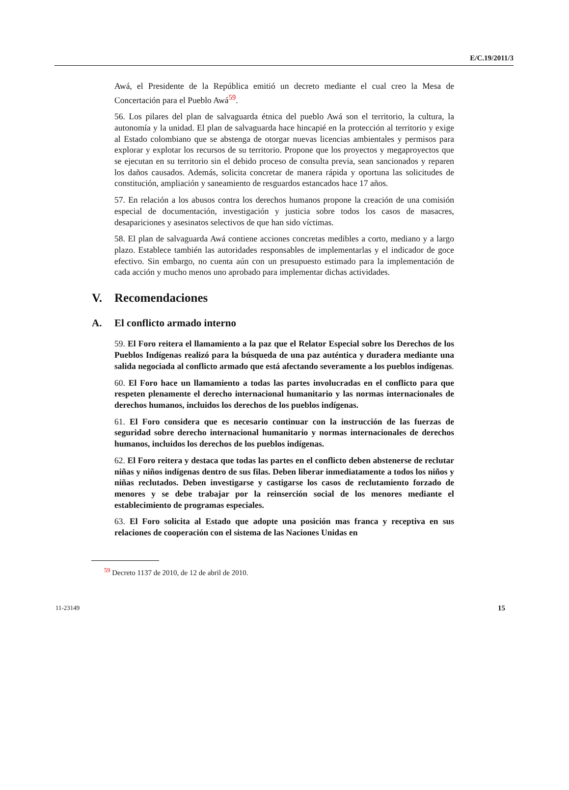E/C.19/2011/3
Awá, el Presidente de la República emitió un decreto mediante el cual creo la Mesa de Concertación para el Pueblo Awá<sup>59</sup>.
56. Los pilares del plan de salvaguarda étnica del pueblo Awá son el territorio, la cultura, la autonomía y la unidad. El plan de salvaguarda hace hincapié en la protección al territorio y exige al Estado colombiano que se abstenga de otorgar nuevas licencias ambientales y permisos para explorar y explotar los recursos de su territorio. Propone que los proyectos y megaproyectos que se ejecutan en su territorio sin el debido proceso de consulta previa, sean sancionados y reparen los daños causados. Además, solicita concretar de manera rápida y oportuna las solicitudes de constitución, ampliación y saneamiento de resguardos estancados hace 17 años.
57. En relación a los abusos contra los derechos humanos propone la creación de una comisión especial de documentación, investigación y justicia sobre todos los casos de masacres, desapariciones y asesinatos selectivos de que han sido víctimas.
58. El plan de salvaguarda Awá contiene acciones concretas medibles a corto, mediano y a largo plazo. Establece también las autoridades responsables de implementarlas y el indicador de goce efectivo. Sin embargo, no cuenta aún con un presupuesto estimado para la implementación de cada acción y mucho menos uno aprobado para implementar dichas actividades.
V. Recomendaciones
A. El conflicto armado interno
59. El Foro reitera el llamamiento a la paz que el Relator Especial sobre los Derechos de los Pueblos Indígenas realizó para la búsqueda de una paz auténtica y duradera mediante una salida negociada al conflicto armado que está afectando severamente a los pueblos indígenas.
60. El Foro hace un llamamiento a todas las partes involucradas en el conflicto para que respeten plenamente el derecho internacional humanitario y las normas internacionales de derechos humanos, incluidos los derechos de los pueblos indígenas.
61. El Foro considera que es necesario continuar con la instrucción de las fuerzas de seguridad sobre derecho internacional humanitario y normas internacionales de derechos humanos, incluidos los derechos de los pueblos indígenas.
62. El Foro reitera y destaca que todas las partes en el conflicto deben abstenerse de reclutar niñas y niños indígenas dentro de sus filas. Deben liberar inmediatamente a todos los niños y niñas reclutados. Deben investigarse y castigarse los casos de reclutamiento forzado de menores y se debe trabajar por la reinserción social de los menores mediante el establecimiento de programas especiales.
63. El Foro solicita al Estado que adopte una posición mas franca y receptiva en sus relaciones de cooperación con el sistema de las Naciones Unidas en
<sup>59</sup> Decreto 1137 de 2010, de 12 de abril de 2010.
11-23149 15